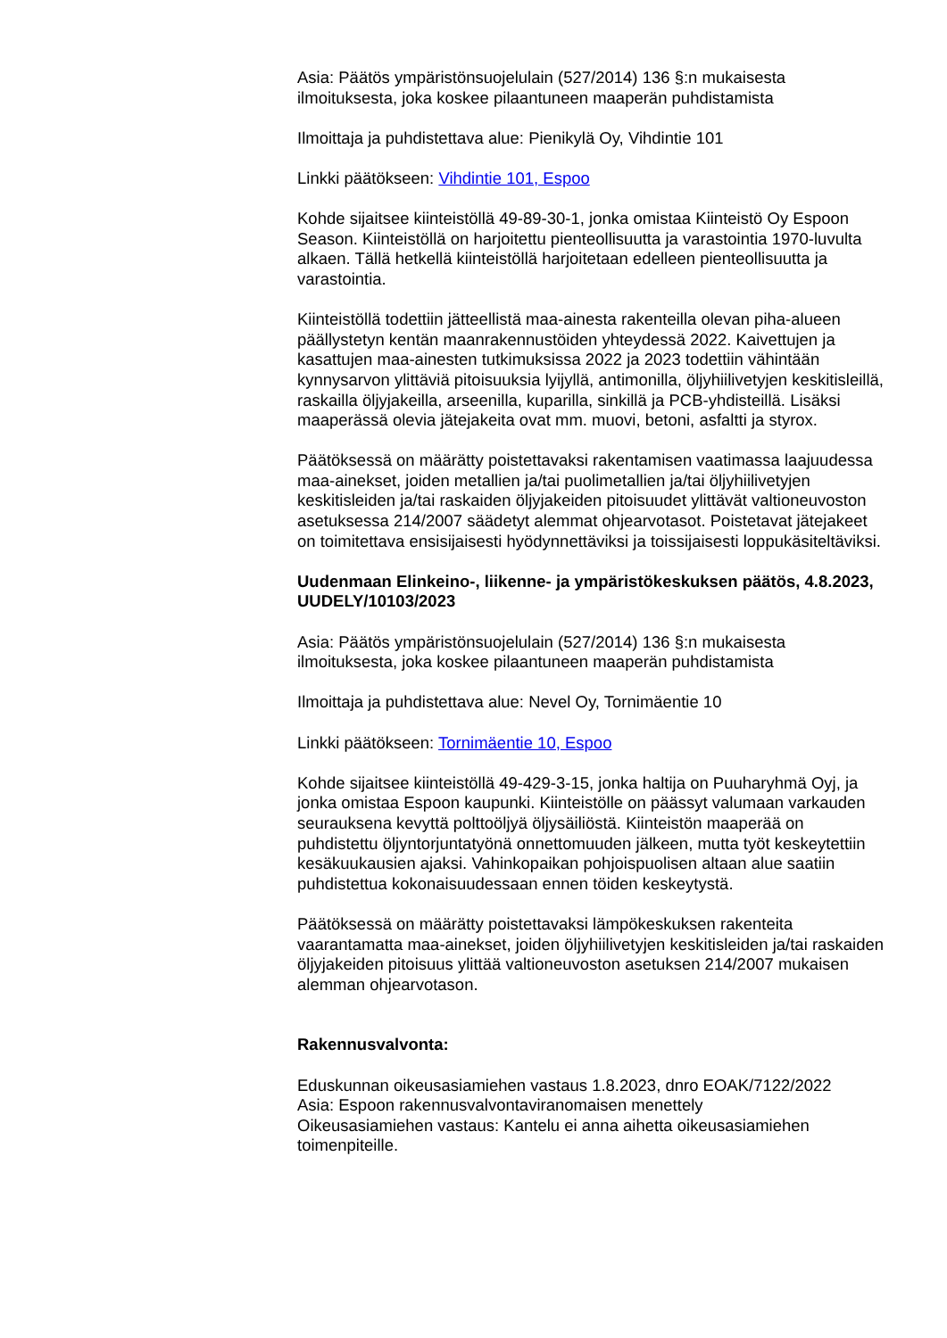Asia: Päätös ympäristönsuojelulain (527/2014) 136 §:n mukaisesta ilmoituksesta, joka koskee pilaantuneen maaperän puhdistamista
Ilmoittaja ja puhdistettava alue: Pienikylä Oy, Vihdintie 101
Linkki päätökseen: Vihdintie 101, Espoo
Kohde sijaitsee kiinteistöllä 49-89-30-1, jonka omistaa Kiinteistö Oy Espoon Season. Kiinteistöllä on harjoitettu pienteollisuutta ja varastointia 1970-luvulta alkaen. Tällä hetkellä kiinteistöllä harjoitetaan edelleen pienteollisuutta ja varastointia.
Kiinteistöllä todettiin jätteellistä maa-ainesta rakenteilla olevan piha-alueen päällystetyn kentän maanrakennustöiden yhteydessä 2022. Kaivettujen ja kasattujen maa-ainesten tutkimuksissa 2022 ja 2023 todettiin vähintään kynnysarvon ylittäviä pitoisuuksia lyijyllä, antimonilla, öljyhiilivetyjen keskitisleillä, raskailla öljyjakeilla, arseenilla, kuparilla, sinkillä ja PCB-yhdisteillä. Lisäksi maaperässä olevia jätejakeita ovat mm. muovi, betoni, asfaltti ja styrox.
Päätöksessä on määrätty poistettavaksi rakentamisen vaatimassa laajuudessa maa-ainekset, joiden metallien ja/tai puolimetallien ja/tai öljyhiilivetyjen keskitisleiden ja/tai raskaiden öljyjakeiden pitoisuudet ylittävät valtioneuvoston asetuksessa 214/2007 säädetyt alemmat ohjearvotasot. Poistetavat jätejakeet on toimitettava ensisijaisesti hyödynnettäviksi ja toissijaisesti loppukäsiteltäviksi.
Uudenmaan Elinkeino-, liikenne- ja ympäristökeskuksen päätös, 4.8.2023, UUDELY/10103/2023
Asia: Päätös ympäristönsuojelulain (527/2014) 136 §:n mukaisesta ilmoituksesta, joka koskee pilaantuneen maaperän puhdistamista
Ilmoittaja ja puhdistettava alue: Nevel Oy, Tornimäentie 10
Linkki päätökseen: Tornimäentie 10, Espoo
Kohde sijaitsee kiinteistöllä 49-429-3-15, jonka haltija on Puuharyhmä Oyj, ja jonka omistaa Espoon kaupunki. Kiinteistölle on päässyt valumaan varkauden seurauksena kevyttä polttoöljyä öljysäiliöstä. Kiinteistön maaperää on puhdistettu öljyntorjuntatyönä onnettomuuden jälkeen, mutta työt keskeytettiin kesäkuukausien ajaksi. Vahinkopaikan pohjoispuolisen altaan alue saatiin puhdistettua kokonaisuudessaan ennen töiden keskeytystä.
Päätöksessä on määrätty poistettavaksi lämpökeskuksen rakenteita vaarantamatta maa-ainekset, joiden öljyhiilivetyjen keskitisleiden ja/tai raskaiden öljyjakeiden pitoisuus ylittää valtioneuvoston asetuksen 214/2007 mukaisen alemman ohjearvotason.
Rakennusvalvonta:
Eduskunnan oikeusasiamiehen vastaus 1.8.2023, dnro EOAK/7122/2022
Asia: Espoon rakennusvalvontaviranomaisen menettely
Oikeusasiamiehen vastaus: Kantelu ei anna aihetta oikeusasiamiehen toimenpiteille.